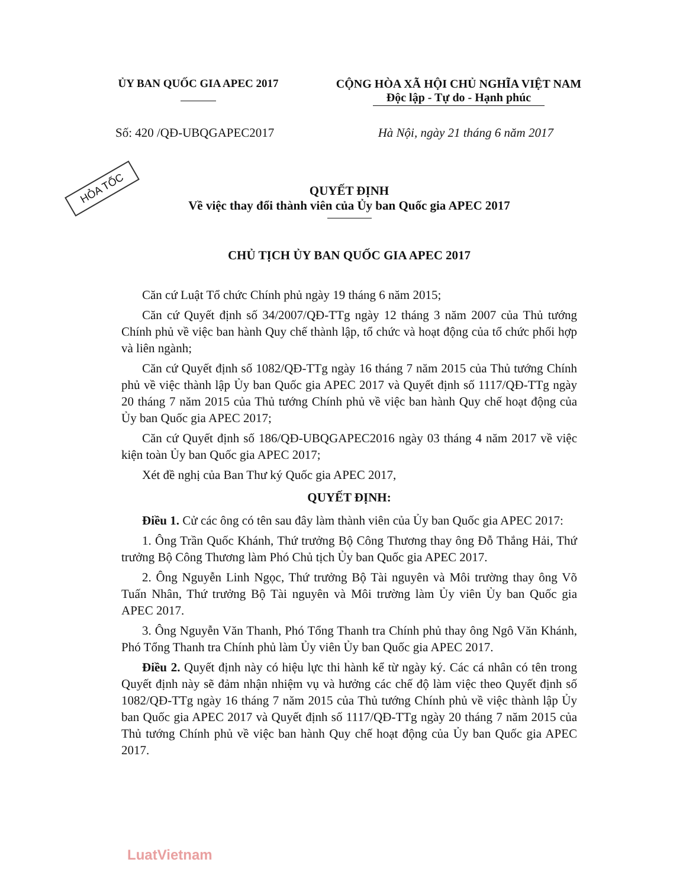HỎA TỐC
ỦY BAN QUỐC GIA APEC 2017 CỘNG HÒA XÃ HỘI CHỦ NGHĨA VIỆT NAM
Độc lập - Tự do - Hạnh phúc
Số: 420 /QĐ-UBQGAPEC2017 Hà Nội, ngày 21 tháng 6 năm 2017
QUYẾT ĐỊNH
Về việc thay đổi thành viên của Ủy ban Quốc gia APEC 2017
CHỦ TỊCH ỦY BAN QUỐC GIA APEC 2017
Căn cứ Luật Tổ chức Chính phủ ngày 19 tháng 6 năm 2015;
Căn cứ Quyết định số 34/2007/QĐ-TTg ngày 12 tháng 3 năm 2007 của Thủ tướng Chính phủ về việc ban hành Quy chế thành lập, tổ chức và hoạt động của tổ chức phối hợp và liên ngành;
Căn cứ Quyết định số 1082/QĐ-TTg ngày 16 tháng 7 năm 2015 của Thủ tướng Chính phủ về việc thành lập Ủy ban Quốc gia APEC 2017 và Quyết định số 1117/QĐ-TTg ngày 20 tháng 7 năm 2015 của Thủ tướng Chính phủ về việc ban hành Quy chế hoạt động của Ủy ban Quốc gia APEC 2017;
Căn cứ Quyết định số 186/QĐ-UBQGAPEC2016 ngày 03 tháng 4 năm 2017 về việc kiện toàn Ủy ban Quốc gia APEC 2017;
Xét đề nghị của Ban Thư ký Quốc gia APEC 2017,
QUYẾT ĐỊNH:
Điều 1. Cử các ông có tên sau đây làm thành viên của Ủy ban Quốc gia APEC 2017:
1. Ông Trần Quốc Khánh, Thứ trưởng Bộ Công Thương thay ông Đỗ Thắng Hải, Thứ trưởng Bộ Công Thương làm Phó Chủ tịch Ủy ban Quốc gia APEC 2017.
2. Ông Nguyễn Linh Ngọc, Thứ trưởng Bộ Tài nguyên và Môi trường thay ông Võ Tuấn Nhân, Thứ trưởng Bộ Tài nguyên và Môi trường làm Ủy viên Ủy ban Quốc gia APEC 2017.
3. Ông Nguyễn Văn Thanh, Phó Tổng Thanh tra Chính phủ thay ông Ngô Văn Khánh, Phó Tổng Thanh tra Chính phủ làm Ủy viên Ủy ban Quốc gia APEC 2017.
Điều 2. Quyết định này có hiệu lực thi hành kể từ ngày ký. Các cá nhân có tên trong Quyết định này sẽ đảm nhận nhiệm vụ và hưởng các chế độ làm việc theo Quyết định số 1082/QĐ-TTg ngày 16 tháng 7 năm 2015 của Thủ tướng Chính phủ về việc thành lập Ủy ban Quốc gia APEC 2017 và Quyết định số 1117/QĐ-TTg ngày 20 tháng 7 năm 2015 của Thủ tướng Chính phủ về việc ban hành Quy chế hoạt động của Ủy ban Quốc gia APEC 2017.
LuatVietnam